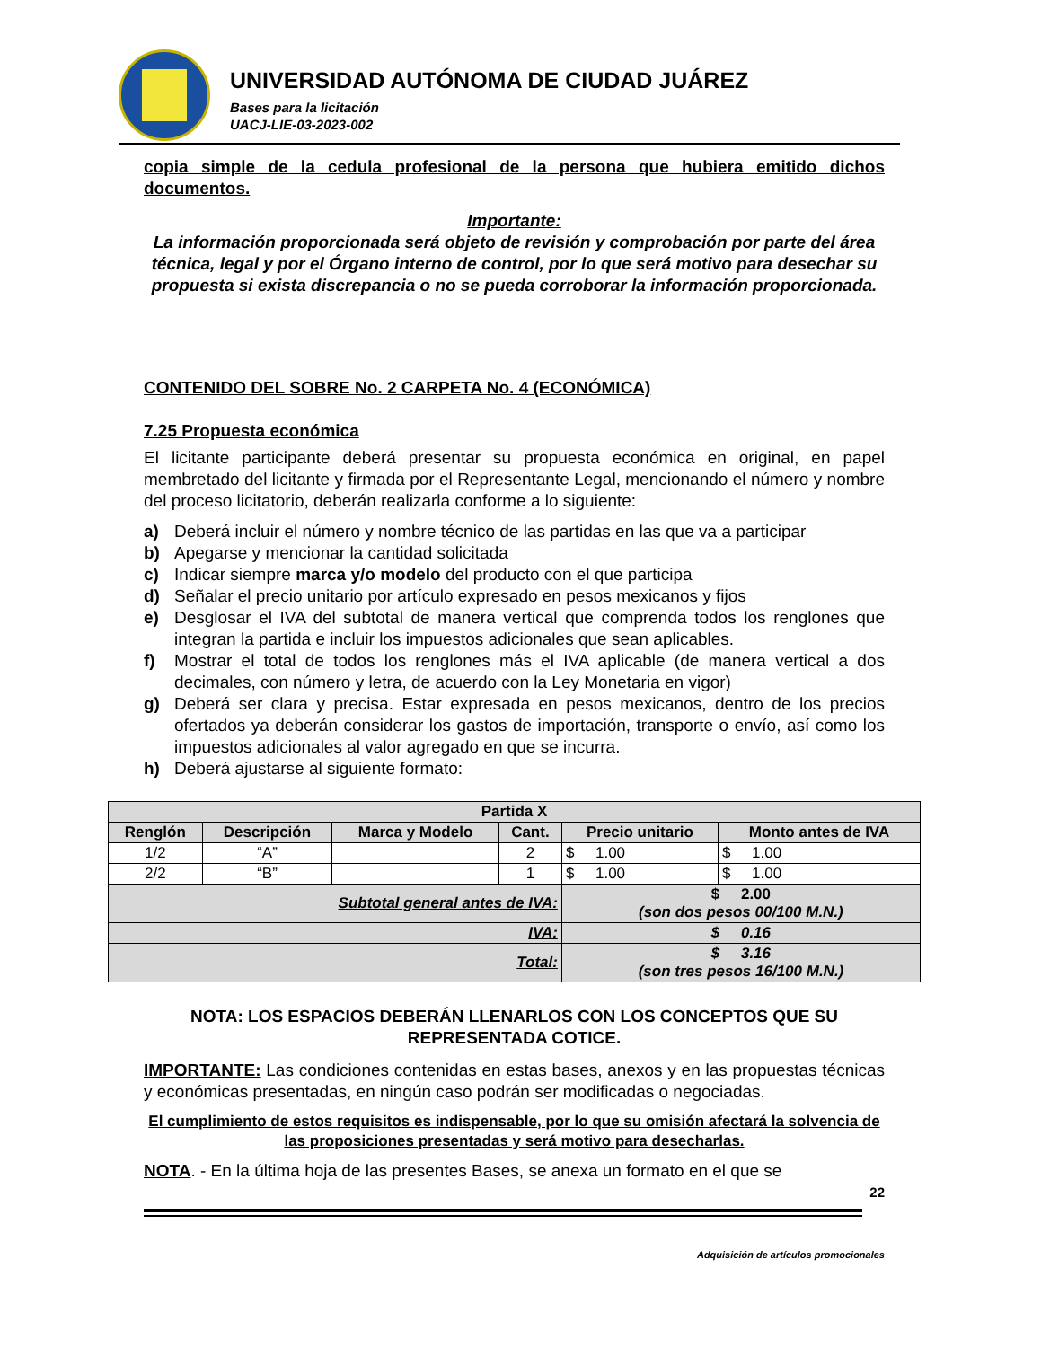UNIVERSIDAD AUTÓNOMA DE CIUDAD JUÁREZ
Bases para la licitación
UACJ-LIE-03-2023-002
copia simple de la cedula profesional de la persona que hubiera emitido dichos documentos.
Importante:
La información proporcionada será objeto de revisión y comprobación por parte del área técnica, legal y por el Órgano interno de control, por lo que será motivo para desechar su propuesta si exista discrepancia o no se pueda corroborar la información proporcionada.
CONTENIDO DEL SOBRE No. 2 CARPETA No. 4 (ECONÓMICA)
7.25 Propuesta económica
El licitante participante deberá presentar su propuesta económica en original, en papel membretado del licitante y firmada por el Representante Legal, mencionando el número y nombre del proceso licitatorio, deberán realizarla conforme a lo siguiente:
a) Deberá incluir el número y nombre técnico de las partidas en las que va a participar
b) Apegarse y mencionar la cantidad solicitada
c) Indicar siempre marca y/o modelo del producto con el que participa
d) Señalar el precio unitario por artículo expresado en pesos mexicanos y fijos
e) Desglosar el IVA del subtotal de manera vertical que comprenda todos los renglones que integran la partida e incluir los impuestos adicionales que sean aplicables.
f) Mostrar el total de todos los renglones más el IVA aplicable (de manera vertical a dos decimales, con número y letra, de acuerdo con la Ley Monetaria en vigor)
g) Deberá ser clara y precisa. Estar expresada en pesos mexicanos, dentro de los precios ofertados ya deberán considerar los gastos de importación, transporte o envío, así como los impuestos adicionales al valor agregado en que se incurra.
h) Deberá ajustarse al siguiente formato:
| Partida X | | | | | |
| --- | --- | --- | --- | --- | --- |
| Renglón | Descripción | Marca y Modelo | Cant. | Precio unitario | Monto antes de IVA |
| 1/2 | “A” | | 2 | $ 1.00 | $ 1.00 |
| 2/2 | “B” | | 1 | $ 1.00 | $ 1.00 |
| Subtotal general antes de IVA: | | | | $ 2.00 (son dos pesos 00/100 M.N.) | |
| IVA: | | | | $ 0.16 | |
| Total: | | | | $ 3.16 (son tres pesos 16/100 M.N.) | |
NOTA: LOS ESPACIOS DEBERÁN LLENARLOS CON LOS CONCEPTOS QUE SU REPRESENTADA COTICE.
IMPORTANTE: Las condiciones contenidas en estas bases, anexos y en las propuestas técnicas y económicas presentadas, en ningún caso podrán ser modificadas o negociadas.
El cumplimiento de estos requisitos es indispensable, por lo que su omisión afectará la solvencia de las proposiciones presentadas y será motivo para desecharlas.
NOTA. - En la última hoja de las presentes Bases, se anexa un formato en el que se
22
Adquisición de artículos promocionales